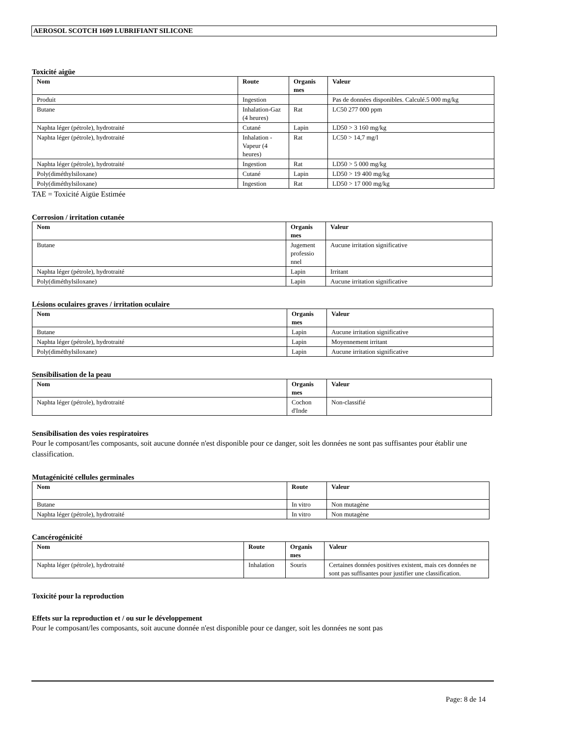AEROSOL SCOTCH 1609 LUBRIFIANT SILICONE
Toxicité aigüe
| Nom | Route | Organis mes | Valeur |
| --- | --- | --- | --- |
| Produit | Ingestion | | Pas de données disponibles. Calculé.5 000 mg/kg |
| Butane | Inhalation-Gaz (4 heures) | Rat | LC50 277 000 ppm |
| Naphta léger (pétrole), hydrotraité | Cutané | Lapin | LD50 > 3 160 mg/kg |
| Naphta léger (pétrole), hydrotraité | Inhalation - Vapeur (4 heures) | Rat | LC50 > 14,7 mg/l |
| Naphta léger (pétrole), hydrotraité | Ingestion | Rat | LD50 > 5 000 mg/kg |
| Poly(diméthylsiloxane) | Cutané | Lapin | LD50 > 19 400 mg/kg |
| Poly(diméthylsiloxane) | Ingestion | Rat | LD50 > 17 000 mg/kg |
TAE = Toxicité Aigüe Estimée
Corrosion / irritation cutanée
| Nom | Organis mes | Valeur |
| --- | --- | --- |
| Butane | Jugement professio nnel | Aucune irritation significative |
| Naphta léger (pétrole), hydrotraité | Lapin | Irritant |
| Poly(diméthylsiloxane) | Lapin | Aucune irritation significative |
Lésions oculaires graves / irritation oculaire
| Nom | Organis mes | Valeur |
| --- | --- | --- |
| Butane | Lapin | Aucune irritation significative |
| Naphta léger (pétrole), hydrotraité | Lapin | Moyennement irritant |
| Poly(diméthylsiloxane) | Lapin | Aucune irritation significative |
Sensibilisation de la peau
| Nom | Organis mes | Valeur |
| --- | --- | --- |
| Naphta léger (pétrole), hydrotraité | Cochon d'Inde | Non-classifié |
Sensibilisation des voies respiratoires
Pour le composant/les composants, soit aucune donnée n'est disponible pour ce danger, soit les données ne sont pas suffisantes pour établir une classification.
Mutagénicité cellules germinales
| Nom | Route | Valeur |
| --- | --- | --- |
| Butane | In vitro | Non mutagène |
| Naphta léger (pétrole), hydrotraité | In vitro | Non mutagène |
Cancérogénicité
| Nom | Route | Organis mes | Valeur |
| --- | --- | --- | --- |
| Naphta léger (pétrole), hydrotraité | Inhalation | Souris | Certaines données positives existent, mais ces données ne sont pas suffisantes pour justifier une classification. |
Toxicité pour la reproduction
Effets sur la reproduction et / ou sur le développement
Pour le composant/les composants, soit aucune donnée n'est disponible pour ce danger, soit les données ne sont pas
Page: 8 de 14